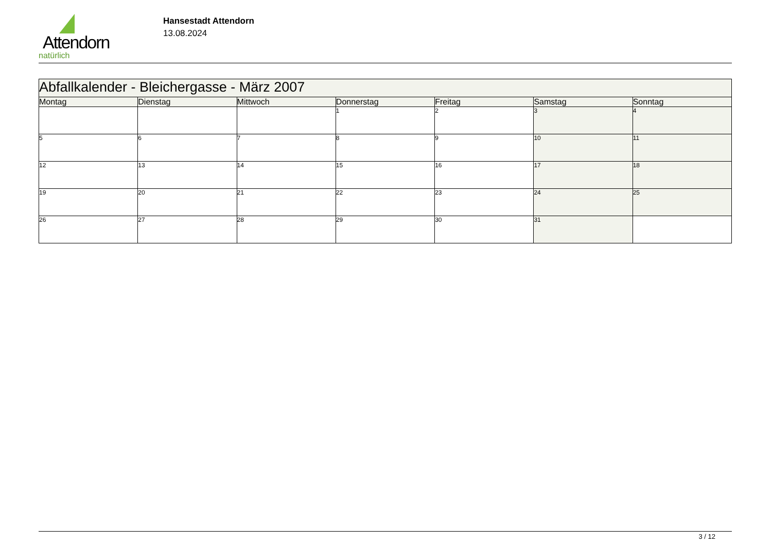Attendorn
natürlich
Hansestadt Attendorn
13.08.2024
| Abfallkalender - Bleichergasse - März 2007 | | | | | | |
| --- | --- | --- | --- | --- | --- | --- |
| Montag | Dienstag | Mittwoch | Donnerstag | Freitag | Samstag | Sonntag |
| | | | 1 | 2 | 3 | 4 |
| 5 | 6 | 7 | 8 | 9 | 10 | 11 |
| 12 | 13 | 14 | 15 | 16 | 17 | 18 |
| 19 | 20 | 21 | 22 | 23 | 24 | 25 |
| 26 | 27 | 28 | 29 | 30 | 31 | |
3 / 12